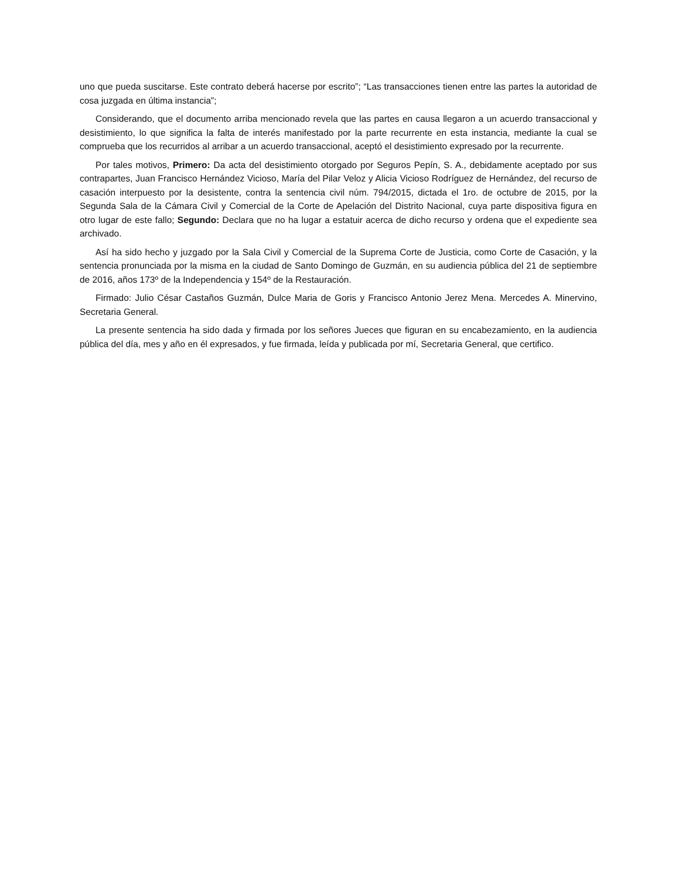uno que pueda suscitarse. Este contrato deberá hacerse por escrito”; “Las transacciones tienen entre las partes la autoridad de cosa juzgada en última instancia”;
Considerando, que el documento arriba mencionado revela que las partes en causa llegaron a un acuerdo transaccional y desistimiento, lo que significa la falta de interés manifestado por la parte recurrente en esta instancia, mediante la cual se comprueba que los recurridos al arribar a un acuerdo transaccional, aceptó el desistimiento expresado por la recurrente.
Por tales motivos, Primero: Da acta del desistimiento otorgado por Seguros Pepín, S. A., debidamente aceptado por sus contrapartes, Juan Francisco Hernández Vicioso, María del Pilar Veloz y Alicia Vicioso Rodríguez de Hernández, del recurso de casación interpuesto por la desistente, contra la sentencia civil núm. 794/2015, dictada el 1ro. de octubre de 2015, por la Segunda Sala de la Cámara Civil y Comercial de la Corte de Apelación del Distrito Nacional, cuya parte dispositiva figura en otro lugar de este fallo; Segundo: Declara que no ha lugar a estatuir acerca de dicho recurso y ordena que el expediente sea archivado.
Así ha sido hecho y juzgado por la Sala Civil y Comercial de la Suprema Corte de Justicia, como Corte de Casación, y la sentencia pronunciada por la misma en la ciudad de Santo Domingo de Guzmán, en su audiencia pública del 21 de septiembre de 2016, años 173º de la Independencia y 154º de la Restauración.
Firmado: Julio César Castaños Guzmán, Dulce Maria de Goris y Francisco Antonio Jerez Mena. Mercedes A. Minervino, Secretaria General.
La presente sentencia ha sido dada y firmada por los señores Jueces que figuran en su encabezamiento, en la audiencia pública del día, mes y año en él expresados, y fue firmada, leída y publicada por mí, Secretaria General, que certifico.